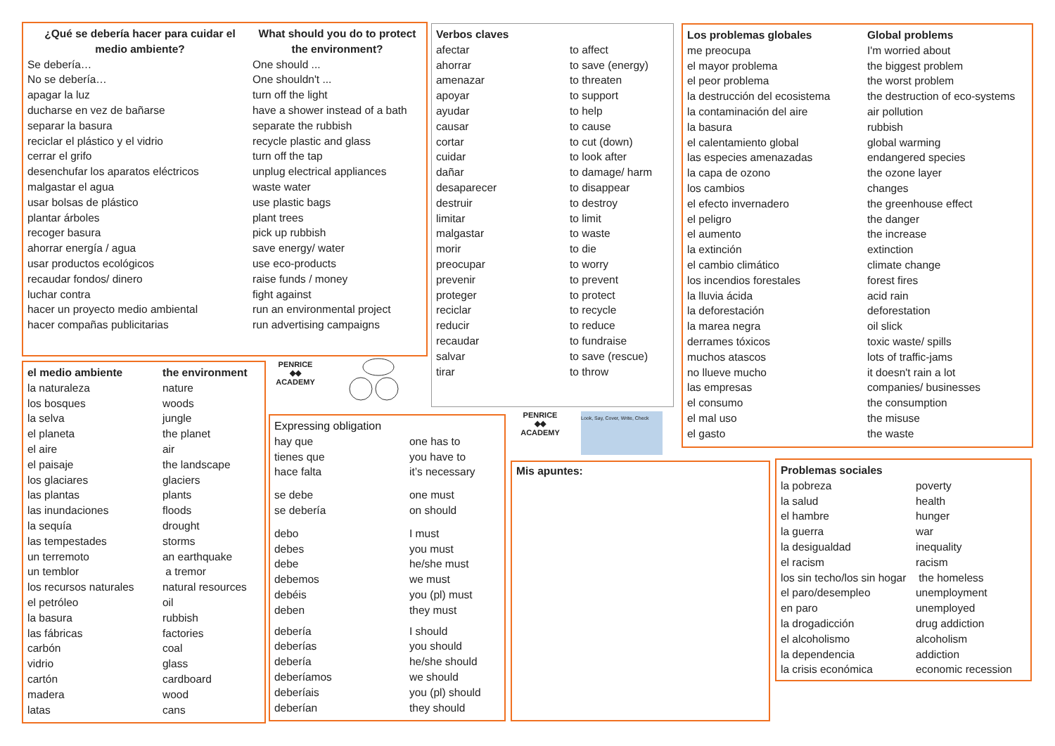| ¿Qué se debería hacer para cuidar el medio ambiente? | What should you do to protect the environment? |
| --- | --- |
| Se debería… | One should ... |
| No se debería… | One shouldn't ... |
| apagar la luz | turn off the light |
| ducharse en vez de bañarse | have a shower instead of a bath |
| separar la basura | separate the rubbish |
| reciclar el plástico y el vidrio | recycle plastic and glass |
| cerrar el grifo | turn off the tap |
| desenchufar los aparatos eléctricos | unplug electrical appliances |
| malgastar el agua | waste water |
| usar bolsas de plástico | use plastic bags |
| plantar árboles | plant trees |
| recoger basura | pick up rubbish |
| ahorrar energía / agua | save energy/ water |
| usar productos ecológicos | use eco-products |
| recaudar fondos/ dinero | raise funds / money |
| luchar contra | fight against |
| hacer un proyecto medio ambiental | run an environmental project |
| hacer compañas publicitarias | run advertising campaigns |
| Verbos claves | |
| --- | --- |
| afectar | to affect |
| ahorrar | to save (energy) |
| amenazar | to threaten |
| apoyar | to support |
| ayudar | to help |
| causar | to cause |
| cortar | to cut (down) |
| cuidar | to look after |
| dañar | to damage/ harm |
| desaparecer | to disappear |
| destruir | to destroy |
| limitar | to limit |
| malgastar | to waste |
| morir | to die |
| preocupar | to worry |
| prevenir | to prevent |
| proteger | to protect |
| reciclar | to recycle |
| reducir | to reduce |
| recaudar | to fundraise |
| salvar | to save (rescue) |
| tirar | to throw |
| Los problemas globales | Global problems |
| --- | --- |
| me preocupa | I'm worried about |
| el mayor problema | the biggest problem |
| el peor problema | the worst problem |
| la destrucción del ecosistema | the destruction of eco-systems |
| la contaminación del aire | air pollution |
| la basura | rubbish |
| el calentamiento global | global warming |
| las especies amenazadas | endangered species |
| la capa de ozono | the ozone layer |
| los cambios | changes |
| el efecto invernadero | the greenhouse effect |
| el peligro | the danger |
| el aumento | the increase |
| la extinción | extinction |
| el cambio climático | climate change |
| los incendios forestales | forest fires |
| la lluvia ácida | acid rain |
| la deforestación | deforestation |
| la marea negra | oil slick |
| derrames tóxicos | toxic waste/ spills |
| muchos atascos | lots of traffic-jams |
| no llueve mucho | it doesn't rain a lot |
| las empresas | companies/ businesses |
| el consumo | the consumption |
| el mal uso | the misuse |
| el gasto | the waste |
| el medio ambiente | the environment |
| --- | --- |
| la naturaleza | nature |
| los bosques | woods |
| la selva | jungle |
| el planeta | the planet |
| el aire | air |
| el paisaje | the landscape |
| los glaciares | glaciers |
| las plantas | plants |
| las inundaciones | floods |
| la sequía | drought |
| las tempestades | storms |
| un terremoto | an earthquake |
| un temblor | a tremor |
| los recursos naturales | natural resources |
| el petróleo | oil |
| la basura | rubbish |
| las fábricas | factories |
| carbón | coal |
| vidrio | glass |
| cartón | cardboard |
| madera | wood |
| latas | cans |
PENRICE
◆◆
ACADEMY
| Expressing obligation | |
| hay que | one has to |
| tienes que | you have to |
| hace falta | it’s necessary |
| se debe | one must |
| se debería | on should |
| debo | I must |
| debes | you must |
| debe | he/she must |
| debemos | we must |
| debéis | you (pl) must |
| deben | they must |
| debería | I should |
| deberías | you should |
| debería | he/she should |
| deberíamos | we should |
| deberíais | you (pl) should |
| deberían | they should |
PENRICE
◆◆
ACADEMY
Look, Say, Cover, Write, Check
Mis apuntes:
| Problemas sociales | |
| --- | --- |
| la pobreza | poverty |
| la salud | health |
| el hambre | hunger |
| la guerra | war |
| la desigualdad | inequality |
| el racism | racism |
| los sin techo/los sin hogar | the homeless |
| el paro/desempleo | unemployment |
| en paro | unemployed |
| la drogadicción | drug addiction |
| el alcoholismo | alcoholism |
| la dependencia | addiction |
| la crisis económica | economic recession |